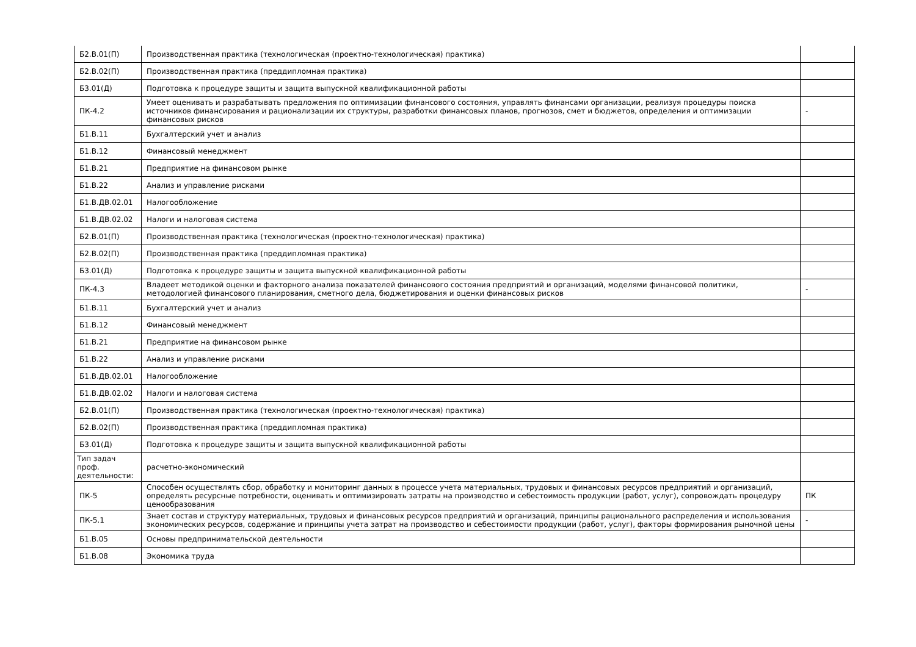| Б2.В.01(П) | Производственная практика (технологическая (проектно-технологическая) практика) | |
| Б2.В.02(П) | Производственная практика (преддипломная практика) | |
| Б3.01(Д) | Подготовка к процедуре защиты и защита выпускной квалификационной работы | |
| ПК-4.2 | Умеет оценивать и разрабатывать предложения по оптимизации финансового состояния, управлять финансами организации, реализуя процедуры поиска источников финансирования и рационализации их структуры, разработки финансовых планов, прогнозов, смет и бюджетов, определения и оптимизации финансовых рисков | - |
| Б1.В.11 | Бухгалтерский учет и анализ | |
| Б1.В.12 | Финансовый менеджмент | |
| Б1.В.21 | Предприятие на финансовом рынке | |
| Б1.В.22 | Анализ и управление рисками | |
| Б1.В.ДВ.02.01 | Налогообложение | |
| Б1.В.ДВ.02.02 | Налоги и налоговая система | |
| Б2.В.01(П) | Производственная практика (технологическая (проектно-технологическая) практика) | |
| Б2.В.02(П) | Производственная практика (преддипломная практика) | |
| Б3.01(Д) | Подготовка к процедуре защиты и защита выпускной квалификационной работы | |
| ПК-4.3 | Владеет методикой оценки и факторного анализа показателей финансового состояния предприятий и организаций, моделями финансовой политики, методологией финансового планирования, сметного дела, бюджетирования и оценки финансовых рисков | - |
| Б1.В.11 | Бухгалтерский учет и анализ | |
| Б1.В.12 | Финансовый менеджмент | |
| Б1.В.21 | Предприятие на финансовом рынке | |
| Б1.В.22 | Анализ и управление рисками | |
| Б1.В.ДВ.02.01 | Налогообложение | |
| Б1.В.ДВ.02.02 | Налоги и налоговая система | |
| Б2.В.01(П) | Производственная практика (технологическая (проектно-технологическая) практика) | |
| Б2.В.02(П) | Производственная практика (преддипломная практика) | |
| Б3.01(Д) | Подготовка к процедуре защиты и защита выпускной квалификационной работы | |
| Тип задач проф. деятельности: | расчетно-экономический | |
| ПК-5 | Способен осуществлять сбор, обработку и мониторинг данных в процессе учета материальных, трудовых и финансовых ресурсов предприятий и организаций, определять ресурсные потребности, оценивать и оптимизировать затраты на производство и себестоимость продукции (работ, услуг), сопровождать процедуру ценообразования | ПК |
| ПК-5.1 | Знает состав и структуру материальных, трудовых и финансовых ресурсов предприятий и организаций, принципы рационального распределения и использования экономических ресурсов, содержание и принципы учета затрат на производство и себестоимости продукции (работ, услуг), факторы формирования рыночной цены | - |
| Б1.В.05 | Основы предпринимательской деятельности | |
| Б1.В.08 | Экономика труда | |